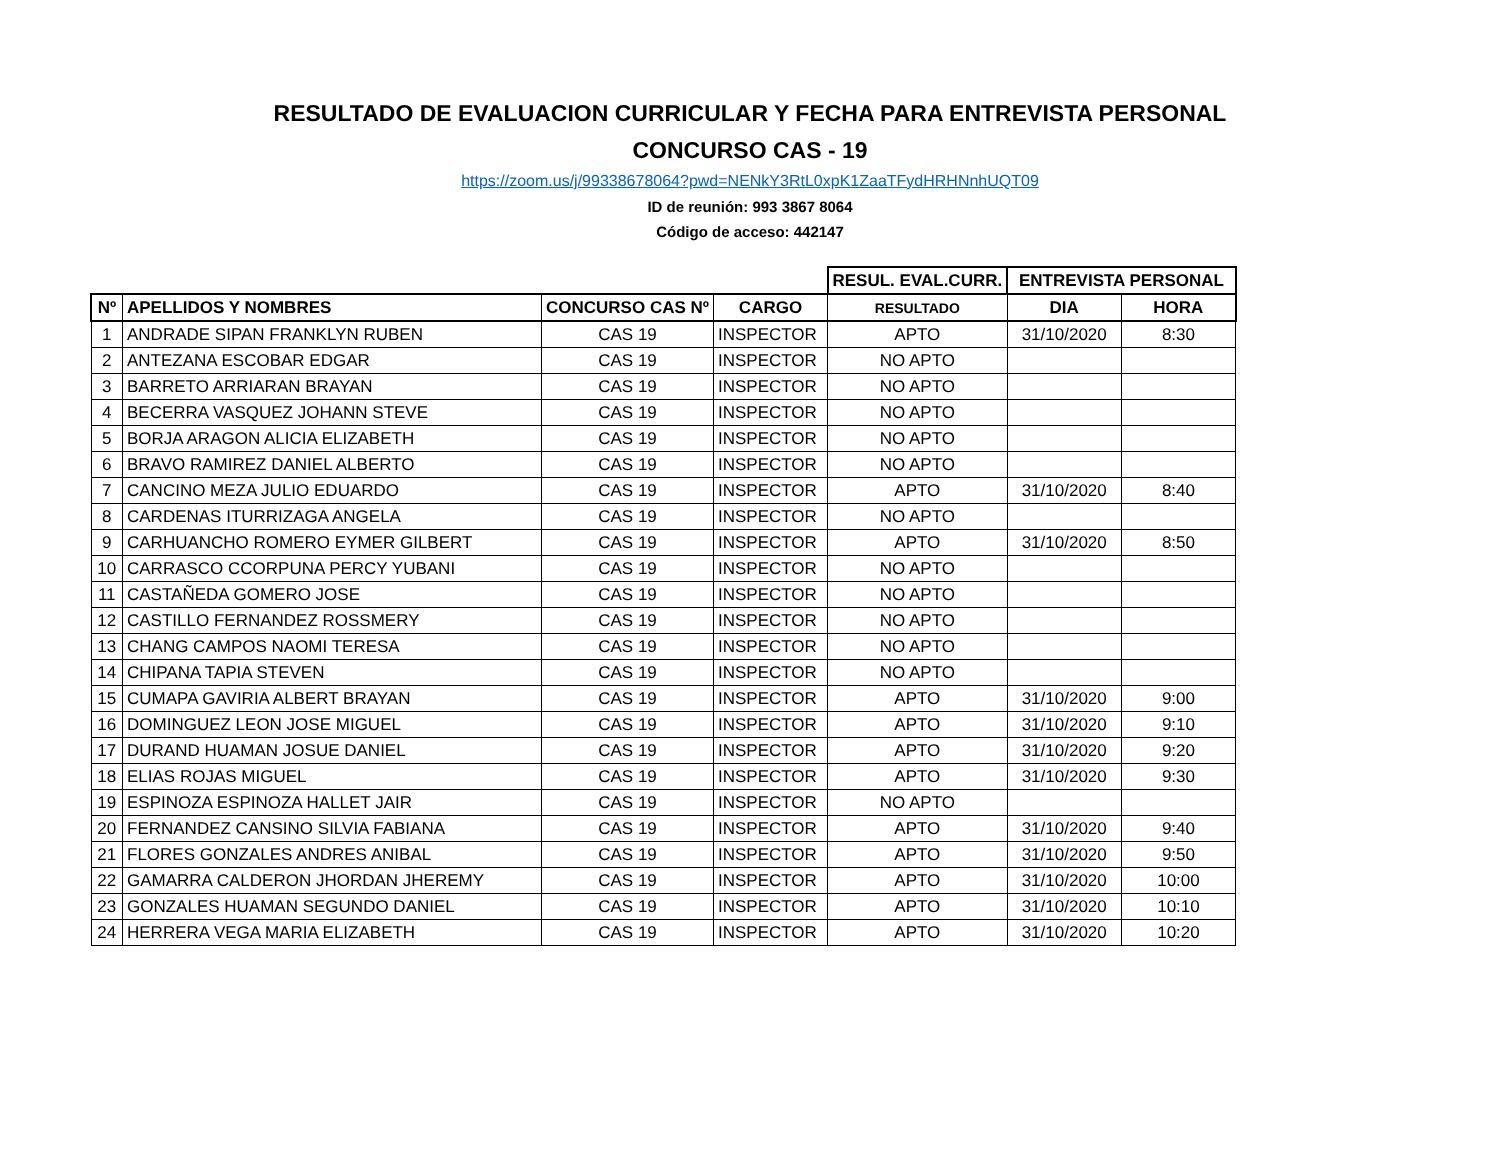RESULTADO DE EVALUACION CURRICULAR Y FECHA PARA ENTREVISTA PERSONAL
CONCURSO CAS - 19
https://zoom.us/j/99338678064?pwd=NENkY3RtL0xpK1ZaaTFydHRHNnhUQT09
ID de reunión: 993 3867 8064
Código de acceso: 442147
| | | | | RESUL. EVAL.CURR. | ENTREVISTA PERSONAL | |
| Nº | APELLIDOS Y NOMBRES | CONCURSO CAS Nº | CARGO | RESULTADO | DIA | HORA |
| 1 | ANDRADE SIPAN FRANKLYN RUBEN | CAS 19 | INSPECTOR | APTO | 31/10/2020 | 8:30 |
| 2 | ANTEZANA ESCOBAR EDGAR | CAS 19 | INSPECTOR | NO APTO | | |
| 3 | BARRETO ARRIARAN BRAYAN | CAS 19 | INSPECTOR | NO APTO | | |
| 4 | BECERRA VASQUEZ JOHANN STEVE | CAS 19 | INSPECTOR | NO APTO | | |
| 5 | BORJA ARAGON ALICIA ELIZABETH | CAS 19 | INSPECTOR | NO APTO | | |
| 6 | BRAVO RAMIREZ DANIEL ALBERTO | CAS 19 | INSPECTOR | NO APTO | | |
| 7 | CANCINO MEZA JULIO EDUARDO | CAS 19 | INSPECTOR | APTO | 31/10/2020 | 8:40 |
| 8 | CARDENAS ITURRIZAGA ANGELA | CAS 19 | INSPECTOR | NO APTO | | |
| 9 | CARHUANCHO ROMERO EYMER GILBERT | CAS 19 | INSPECTOR | APTO | 31/10/2020 | 8:50 |
| 10 | CARRASCO CCORPUNA PERCY YUBANI | CAS 19 | INSPECTOR | NO APTO | | |
| 11 | CASTAÑEDA GOMERO JOSE | CAS 19 | INSPECTOR | NO APTO | | |
| 12 | CASTILLO FERNANDEZ ROSSMERY | CAS 19 | INSPECTOR | NO APTO | | |
| 13 | CHANG CAMPOS NAOMI TERESA | CAS 19 | INSPECTOR | NO APTO | | |
| 14 | CHIPANA TAPIA STEVEN | CAS 19 | INSPECTOR | NO APTO | | |
| 15 | CUMAPA GAVIRIA ALBERT BRAYAN | CAS 19 | INSPECTOR | APTO | 31/10/2020 | 9:00 |
| 16 | DOMINGUEZ LEON JOSE MIGUEL | CAS 19 | INSPECTOR | APTO | 31/10/2020 | 9:10 |
| 17 | DURAND HUAMAN JOSUE DANIEL | CAS 19 | INSPECTOR | APTO | 31/10/2020 | 9:20 |
| 18 | ELIAS ROJAS MIGUEL | CAS 19 | INSPECTOR | APTO | 31/10/2020 | 9:30 |
| 19 | ESPINOZA ESPINOZA HALLET JAIR | CAS 19 | INSPECTOR | NO APTO | | |
| 20 | FERNANDEZ CANSINO SILVIA FABIANA | CAS 19 | INSPECTOR | APTO | 31/10/2020 | 9:40 |
| 21 | FLORES GONZALES ANDRES ANIBAL | CAS 19 | INSPECTOR | APTO | 31/10/2020 | 9:50 |
| 22 | GAMARRA CALDERON JHORDAN JHEREMY | CAS 19 | INSPECTOR | APTO | 31/10/2020 | 10:00 |
| 23 | GONZALES HUAMAN SEGUNDO DANIEL | CAS 19 | INSPECTOR | APTO | 31/10/2020 | 10:10 |
| 24 | HERRERA VEGA MARIA ELIZABETH | CAS 19 | INSPECTOR | APTO | 31/10/2020 | 10:20 |